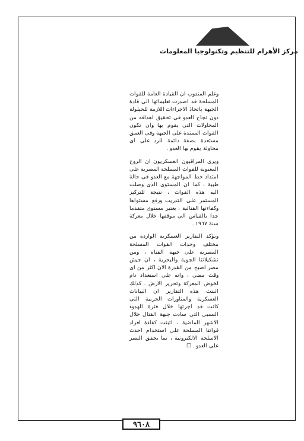مركز الأهرام للتنظيم وتكنولوجيا المعلومات
وعلم المندوب ان القيادة العامة للقوات المسلحة قد اصدرت تعليماتها الى قادة الجبهة باتخاذ الاجراءات اللازمة للحيلولة دون نجاح العدو فى تحقيق اهدافه من المحاولات التى يقوم بها وان تكون القوات الممتدة على الجبهة وفى العمق مستعدة بصفة دائمة للرد على اى محاولة يقوم بها العدو .
ويرى المراقبون العسكريون ان الروح المعنوية للقوات المسلحة المصرية على امتداد خط المواجهة مع العدو فى حالة طيبة ، كما ان المستوى الذى وصلت اليه هذه القوات ، نتيجة للتركيز المستمر على التدريب ورفع مستواها وكفاءتها القتالية ، يعتبر مستوى متقدما جدا بالقياس الى موقفها خلال معركة سنة ١٩٦٧ .
وتؤكد التقارير العسكرية الواردة من مختلف وحدات القوات المسلحة المصرية على جبهة القناة ، ومن تشكيلاتنا الجوية والبحرية ، ان جيش مصر اصبح من القدرة الان اكثر من اى وقت مضى ، وانه على استعداد تام لخوض المعركة وتحرير الارض . كذلك اثبتت هذه التقارير ان البيانات العسكرية والمناورات الحربية التى كانت قد اجرتها خلال فترة الهدوء النسبى التى سادت جبهة القتال خلال الاشهر الماضية ، اثبتت كفاءة افراد قواتنا المسلحة على استخدام احدث الاسلحة الالكترونية ، بما يحقق النصر على العدو . ☐
٩٦٠٨